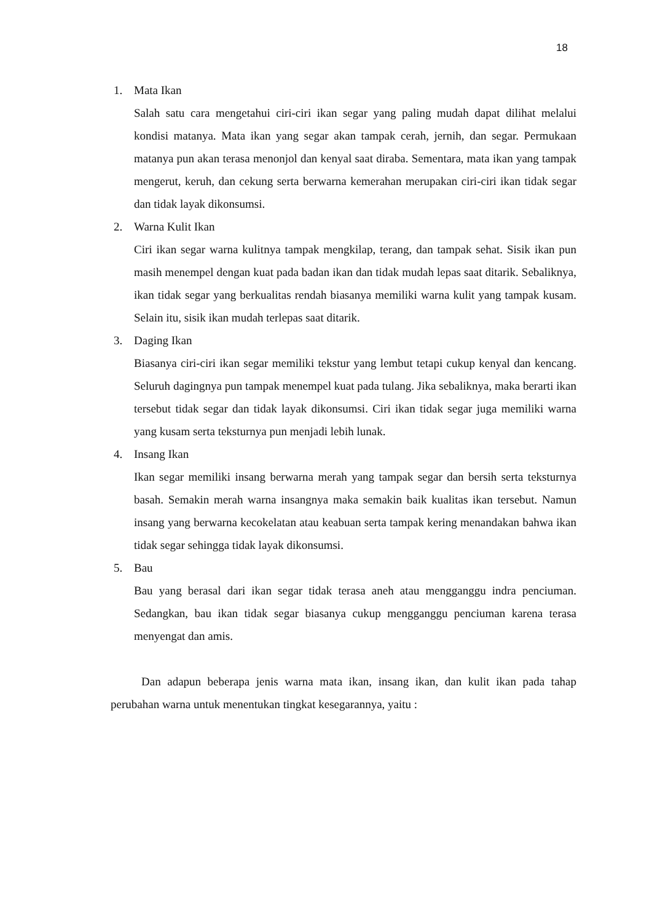18
1.
Mata Ikan
Salah satu cara mengetahui ciri-ciri ikan segar yang paling mudah dapat dilihat melalui kondisi matanya. Mata ikan yang segar akan tampak cerah, jernih, dan segar. Permukaan matanya pun akan terasa menonjol dan kenyal saat diraba. Sementara, mata ikan yang tampak mengerut, keruh, dan cekung serta berwarna kemerahan merupakan ciri-ciri ikan tidak segar dan tidak layak dikonsumsi.
2.
Warna Kulit Ikan
Ciri ikan segar warna kulitnya tampak mengkilap, terang, dan tampak sehat. Sisik ikan pun masih menempel dengan kuat pada badan ikan dan tidak mudah lepas saat ditarik. Sebaliknya, ikan tidak segar yang berkualitas rendah biasanya memiliki warna kulit yang tampak kusam. Selain itu, sisik ikan mudah terlepas saat ditarik.
3.
Daging Ikan
Biasanya ciri-ciri ikan segar memiliki tekstur yang lembut tetapi cukup kenyal dan kencang. Seluruh dagingnya pun tampak menempel kuat pada tulang. Jika sebaliknya, maka berarti ikan tersebut tidak segar dan tidak layak dikonsumsi. Ciri ikan tidak segar juga memiliki warna yang kusam serta teksturnya pun menjadi lebih lunak.
4.
Insang Ikan
Ikan segar memiliki insang berwarna merah yang tampak segar dan bersih serta teksturnya basah. Semakin merah warna insangnya maka semakin baik kualitas ikan tersebut. Namun insang yang berwarna kecokelatan atau keabuan serta tampak kering menandakan bahwa ikan tidak segar sehingga tidak layak dikonsumsi.
5.
Bau
Bau yang berasal dari ikan segar tidak terasa aneh atau mengganggu indra penciuman. Sedangkan, bau ikan tidak segar biasanya cukup mengganggu penciuman karena terasa menyengat dan amis.
Dan adapun beberapa jenis warna mata ikan, insang ikan, dan kulit ikan pada tahap perubahan warna untuk menentukan tingkat kesegarannya, yaitu :